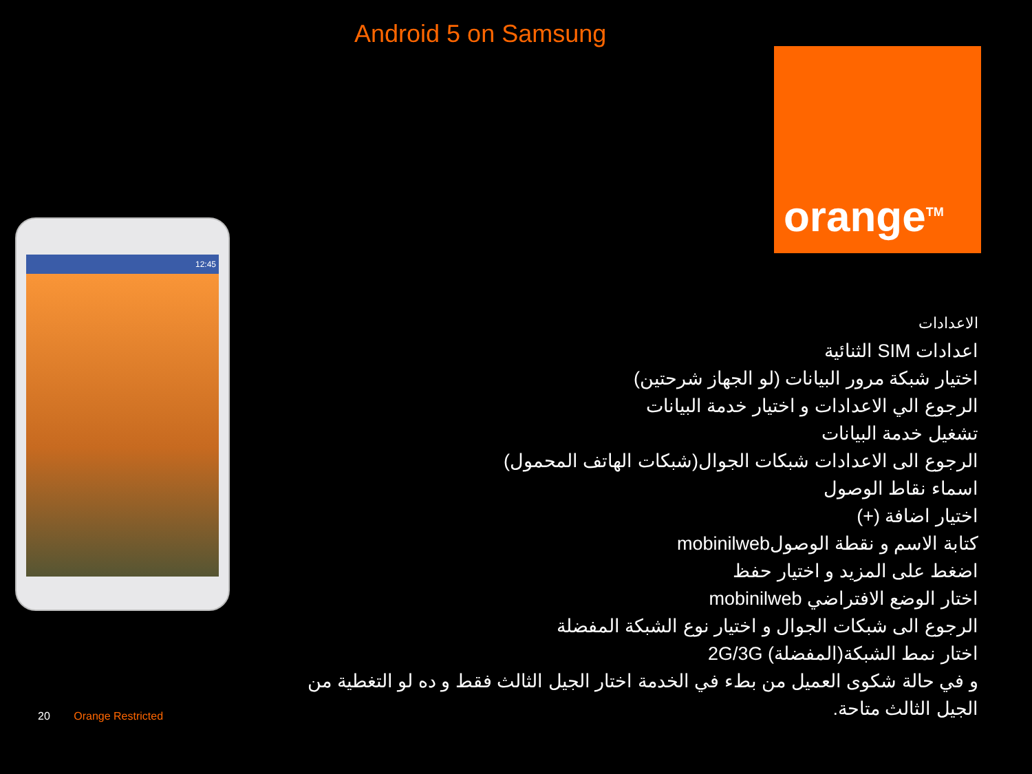Android 5 on Samsung
orange<sup>TM</sup>
12:45
الاعدادات
اعدادات SIM الثنائية
اختيار شبكة مرور البيانات (لو الجهاز شرحتين)
الرجوع الي الاعدادات و اختيار خدمة البيانات
تشغيل خدمة البيانات
الرجوع الى الاعدادات شبكات الجوال(شبكات الهاتف المحمول)
اسماء نقاط الوصول
اختيار اضافة (+)
كتابة الاسم و نقطة الوصولmobinilweb
اضغط على المزيد و اختيار حفظ
اختار الوضع الافتراضي mobinilweb
الرجوع الى شبكات الجوال و اختيار نوع الشبكة المفضلة
اختار نمط الشبكة(المفضلة) 2G/3G
و في حالة شكوى العميل من بطء في الخدمة اختار الجيل الثالث فقط و ده لو التغطية من الجيل الثالث متاحة.
20 Orange Restricted